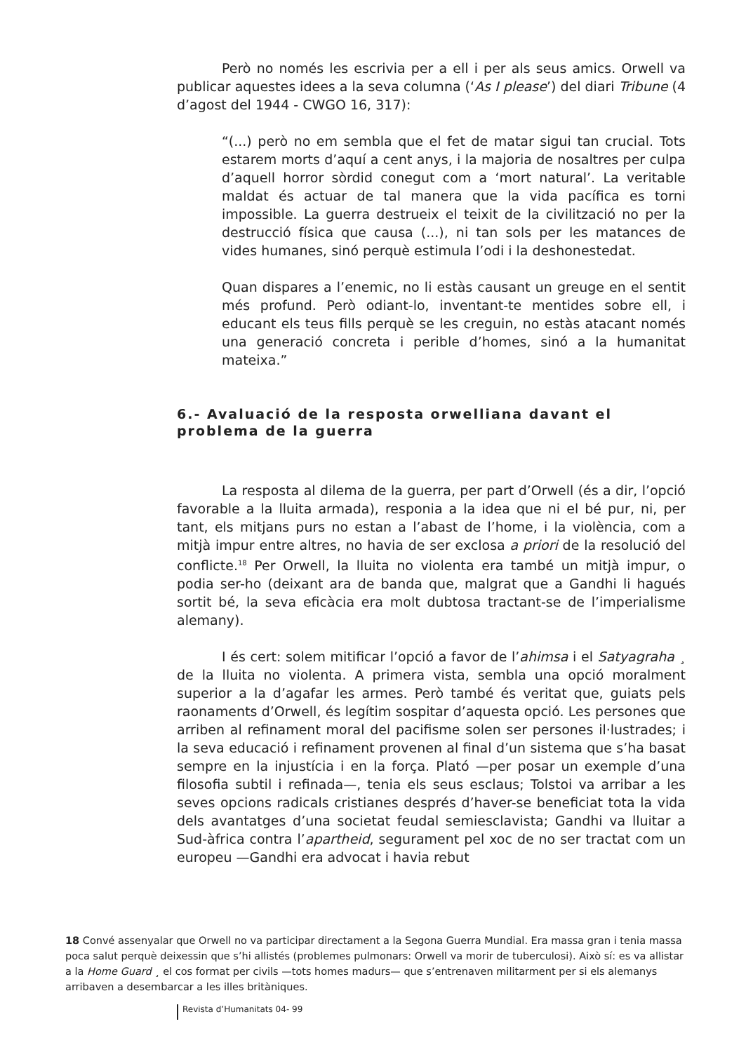Però no només les escrivia per a ell i per als seus amics. Orwell va publicar aquestes idees a la seva columna (‘As I please’) del diari Tribune (4 d’agost del 1944 - CWGO 16, 317):
“(...) però no em sembla que el fet de matar sigui tan crucial. Tots estarem morts d’aquí a cent anys, i la majoria de nosaltres per culpa d’aquell horror sòrdid conegut com a ‘mort natural’. La veritable maldat és actuar de tal manera que la vida pacífica es torni impossible. La guerra destrueix el teixit de la civilització no per la destrucció física que causa (...), ni tan sols per les matances de vides humanes, sinó perquè estimula l’odi i la deshonestedat.
Quan dispares a l’enemic, no li estàs causant un greuge en el sentit més profund. Però odiant-lo, inventant-te mentides sobre ell, i educant els teus fills perquè se les creguin, no estàs atacant només una generació concreta i perible d’homes, sinó a la humanitat mateixa.”
6.- Avaluació de la resposta orwelliana davant el problema de la guerra
La resposta al dilema de la guerra, per part d’Orwell (és a dir, l’opció favorable a la lluita armada), responia a la idea que ni el bé pur, ni, per tant, els mitjans purs no estan a l’abast de l’home, i la violència, com a mitjà impur entre altres, no havia de ser exclosa a priori de la resolució del conflicte.<sup>18</sup> Per Orwell, la lluita no violenta era també un mitjà impur, o podia ser-ho (deixant ara de banda que, malgrat que a Gandhi li hagués sortit bé, la seva eficàcia era molt dubtosa tractant-se de l’imperialisme alemany).
I és cert: solem mitificar l’opció a favor de l’ahimsa i el Satyagraha ¸ de la lluita no violenta. A primera vista, sembla una opció moralment superior a la d’agafar les armes. Però també és veritat que, guiats pels raonaments d’Orwell, és legítim sospitar d’aquesta opció. Les persones que arriben al refinament moral del pacifisme solen ser persones il·lustrades; i la seva educació i refinament provenen al final d’un sistema que s’ha basat sempre en la injustícia i en la força. Plató —per posar un exemple d’una filosofia subtil i refinada—, tenia els seus esclaus; Tolstoi va arribar a les seves opcions radicals cristianes després d’haver-se beneficiat tota la vida dels avantatges d’una societat feudal semiesclavista; Gandhi va lluitar a Sud-àfrica contra l’apartheid, segurament pel xoc de no ser tractat com un europeu —Gandhi era advocat i havia rebut
18 Convé assenyalar que Orwell no va participar directament a la Segona Guerra Mundial. Era massa gran i tenia massa poca salut perquè deixessin que s’hi allistés (problemes pulmonars: Orwell va morir de tuberculosi). Això sí: es va allistar a la Home Guard ¸ el cos format per civils —tots homes madurs— que s’entrenaven militarment per si els alemanys arribaven a desembarcar a les illes britàniques.
Revista d’Humanitats 04- 99